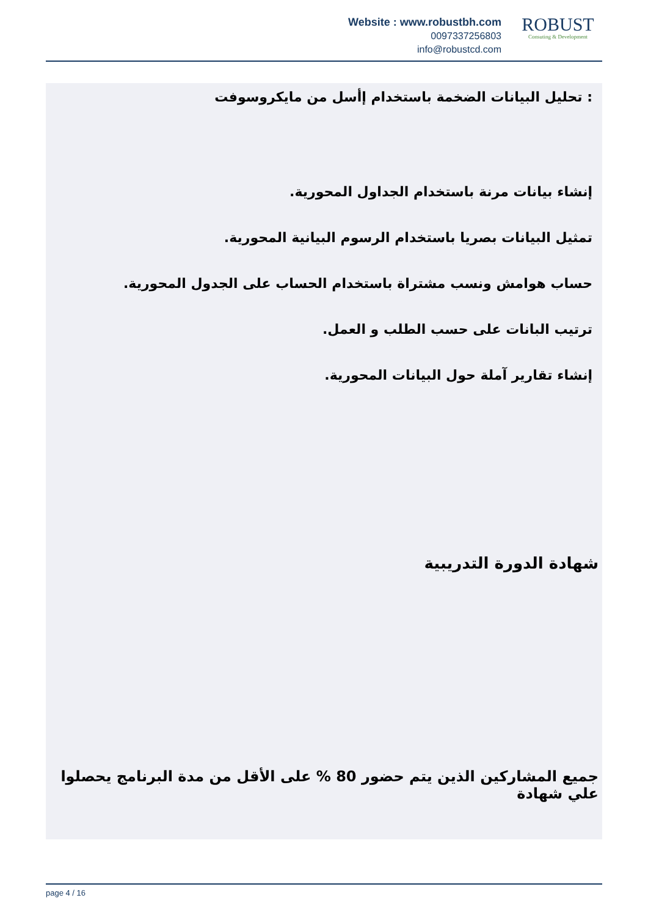Website : www.robustbh.com
0097337256803
info@robustcd.com
ROBUST
Consuting & Development
: تحليل البيانات الضخمة باستخدام إأسل من مايكروسوفت
إنشاء بيانات مرنة باستخدام الجداول المحورية.
تمثيل البيانات بصريا باستخدام الرسوم البيانية المحورية.
حساب هوامش ونسب مشتراة باستخدام الحساب على الجدول المحورية.
ترتيب البانات على حسب الطلب و العمل.
إنشاء تقارير آملة حول البيانات المحورية.
شهادة الدورة التدريبية
جميع المشاركين الذين يتم حضور 80 % على الأقل من مدة البرنامج يحصلوا علي شهادة
page 4 / 16